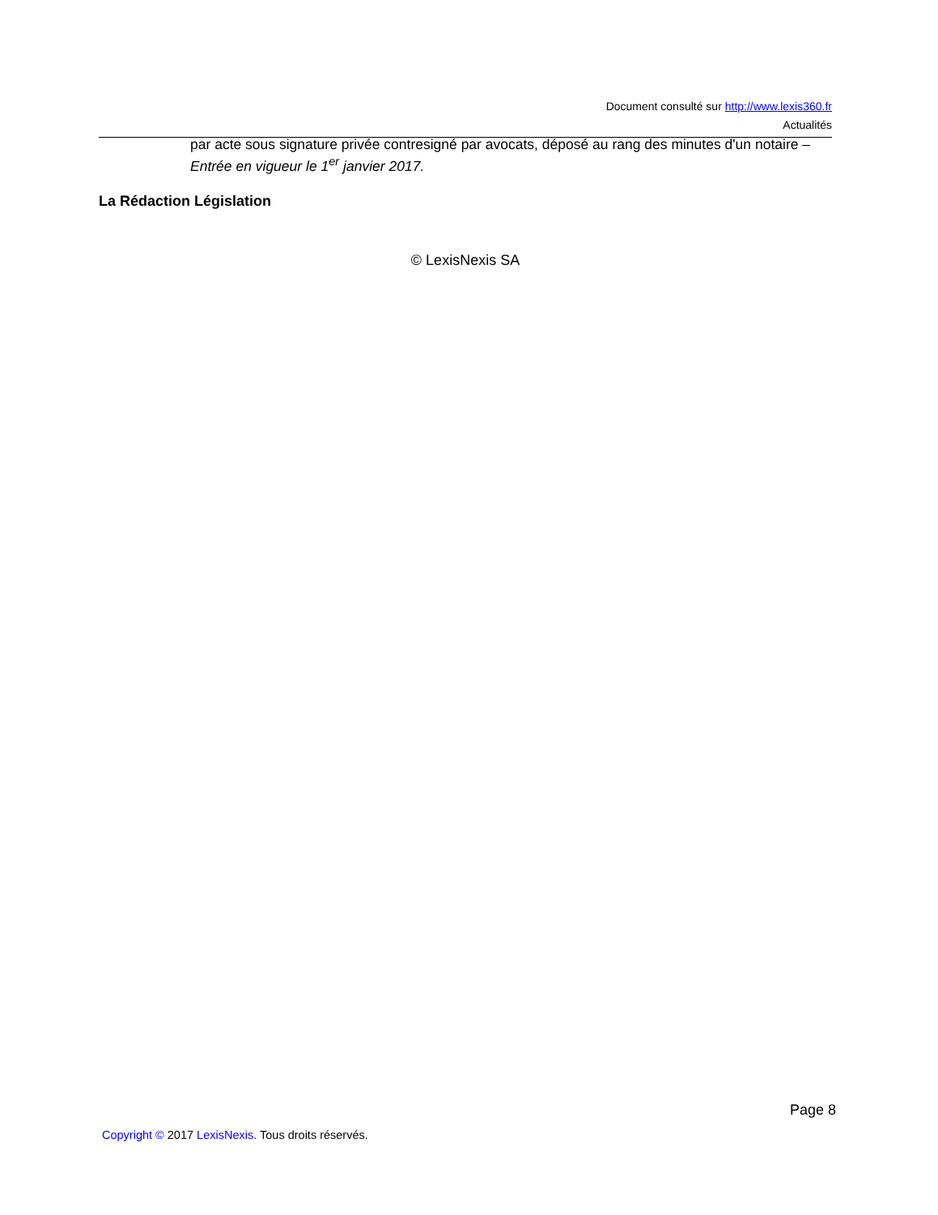Document consulté sur http://www.lexis360.fr
Actualités
par acte sous signature privée contresigné par avocats, déposé au rang des minutes d'un notaire – Entrée en vigueur le 1<sup>er</sup> janvier 2017.
La Rédaction Législation
© LexisNexis SA
Page 8
Copyright © 2017 LexisNexis. Tous droits réservés.